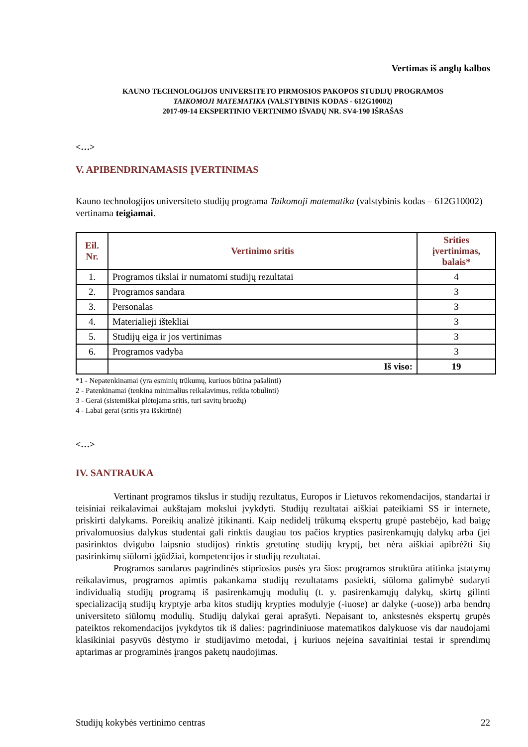Vertimas iš anglų kalbos
KAUNO TECHNOLOGIJOS UNIVERSITETO PIRMOSIOS PAKOPOS STUDIJŲ PROGRAMOS
TAIKOMOJI MATEMATIKA (VALSTYBINIS KODAS - 612G10002)
2017-09-14 EKSPERTINIO VERTINIMO IŠVADŲ NR. SV4-190 IŠRAŠAS
<…>
V. APIBENDRINAMASIS ĮVERTINIMAS
Kauno technologijos universiteto studijų programa Taikomoji matematika (valstybinis kodas – 612G10002) vertinama teigiamai.
| Eil. Nr. | Vertinimo sritis | Srities įvertinimas, balais* |
| --- | --- | --- |
| 1. | Programos tikslai ir numatomi studijų rezultatai | 4 |
| 2. | Programos sandara | 3 |
| 3. | Personalas | 3 |
| 4. | Materialieji ištekliai | 3 |
| 5. | Studijų eiga ir jos vertinimas | 3 |
| 6. | Programos vadyba | 3 |
| | Iš viso: | 19 |
*1 - Nepatenkinamai (yra esminių trūkumų, kuriuos būtina pašalinti)
2 - Patenkinamai (tenkina minimalius reikalavimus, reikia tobulinti)
3 - Gerai (sistemiškai plėtojama sritis, turi savitų bruožų)
4 - Labai gerai (sritis yra išskirtinė)
<…>
IV. SANTRAUKA
Vertinant programos tikslus ir studijų rezultatus, Europos ir Lietuvos rekomendacijos, standartai ir teisiniai reikalavimai aukštajam mokslui įvykdyti. Studijų rezultatai aiškiai pateikiami SS ir internete, priskirti dalykams. Poreikių analizė įtikinanti. Kaip nedidelį trūkumą ekspertų grupė pastebėjo, kad baigę privalomuosius dalykus studentai gali rinktis daugiau tos pačios krypties pasirenkamųjų dalykų arba (jei pasirinktos dvigubo laipsnio studijos) rinktis gretutinę studijų kryptį, bet nėra aiškiai apibrėžti šių pasirinkimų siūlomi įgūdžiai, kompetencijos ir studijų rezultatai.
Programos sandaros pagrindinės stipriosios pusės yra šios: programos struktūra atitinka įstatymų reikalavimus, programos apimtis pakankama studijų rezultatams pasiekti, siūloma galimybė sudaryti individualią studijų programą iš pasirenkamųjų modulių (t. y. pasirenkamųjų dalykų, skirtų gilinti specializaciją studijų kryptyje arba kitos studijų krypties modulyje (-iuose) ar dalyke (-uose)) arba bendrų universiteto siūlomų modulių. Studijų dalykai gerai aprašyti. Nepaisant to, ankstesnės ekspertų grupės pateiktos rekomendacijos įvykdytos tik iš dalies: pagrindiniuose matematikos dalykuose vis dar naudojami klasikiniai pasyvūs dėstymo ir studijavimo metodai, į kuriuos neįeina savaitiniai testai ir sprendimų aptarimas ar programinės įrangos paketų naudojimas.
Studijų kokybės vertinimo centras 22